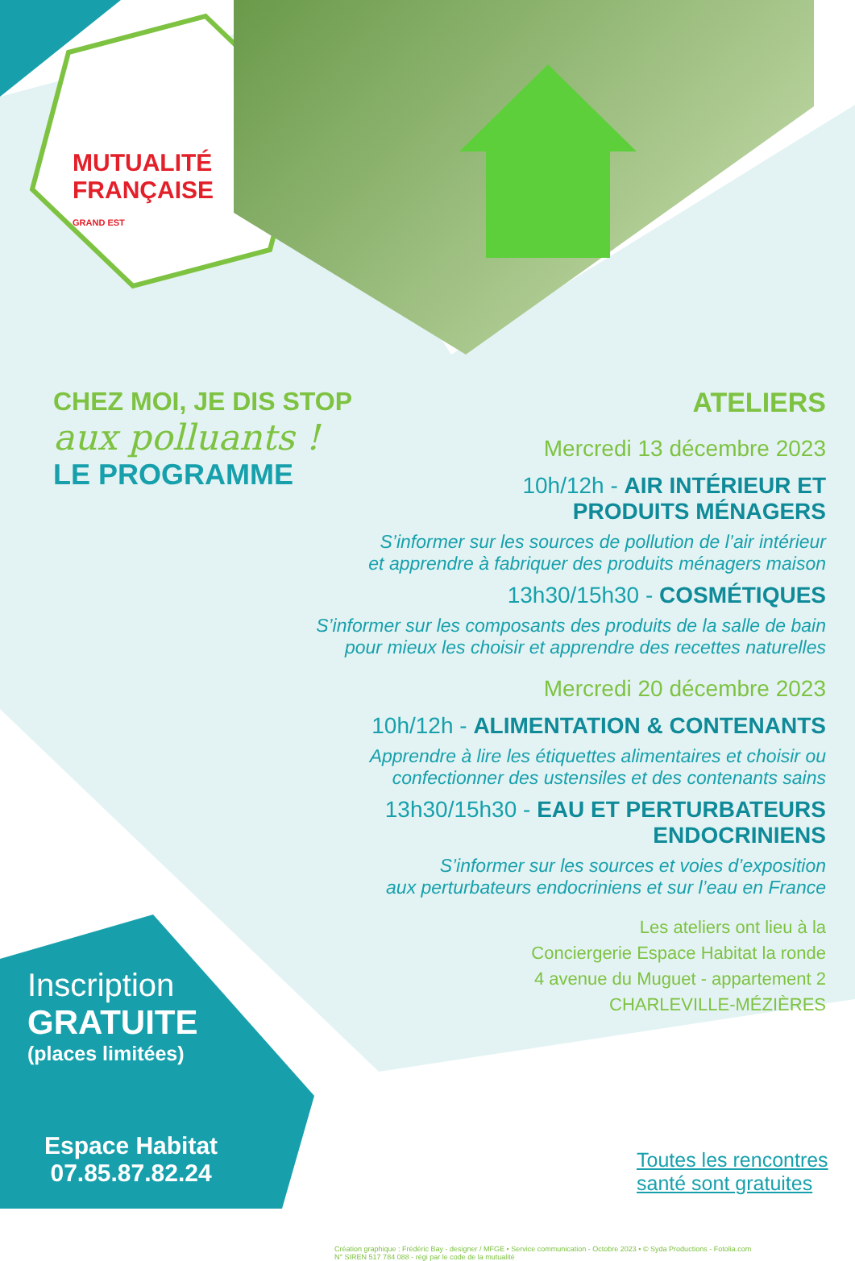MUTUALITÉ
FRANÇAISE
GRAND EST
CHEZ MOI, JE DIS STOP
aux polluants !
LE PROGRAMME
ATELIERS
Mercredi 13 décembre 2023
10h/12h - AIR INTÉRIEUR ET
PRODUITS MÉNAGERS
S’informer sur les sources de pollution de l’air intérieur
et apprendre à fabriquer des produits ménagers maison
13h30/15h30 - COSMÉTIQUES
S’informer sur les composants des produits de la salle de bain
pour mieux les choisir et apprendre des recettes naturelles
Mercredi 20 décembre 2023
10h/12h - ALIMENTATION & CONTENANTS
Apprendre à lire les étiquettes alimentaires et choisir ou
confectionner des ustensiles et des contenants sains
13h30/15h30 - EAU ET PERTURBATEURS
ENDOCRINIENS
S’informer sur les sources et voies d’exposition
aux perturbateurs endocriniens et sur l’eau en France
Les ateliers ont lieu à la
Conciergerie Espace Habitat la ronde
4 avenue du Muguet - appartement 2
CHARLEVILLE-MÉZIÈRES
Inscription
GRATUITE
(places limitées)
Espace Habitat
07.85.87.82.24
Toutes les rencontres
santé sont gratuites
Création graphique : Frédéric Bay - designer / MFGE • Service communication - Octobre 2023 • © Syda Productions - Fotolia.com
N° SIREN 517 784 088 - régi par le code de la mutualité